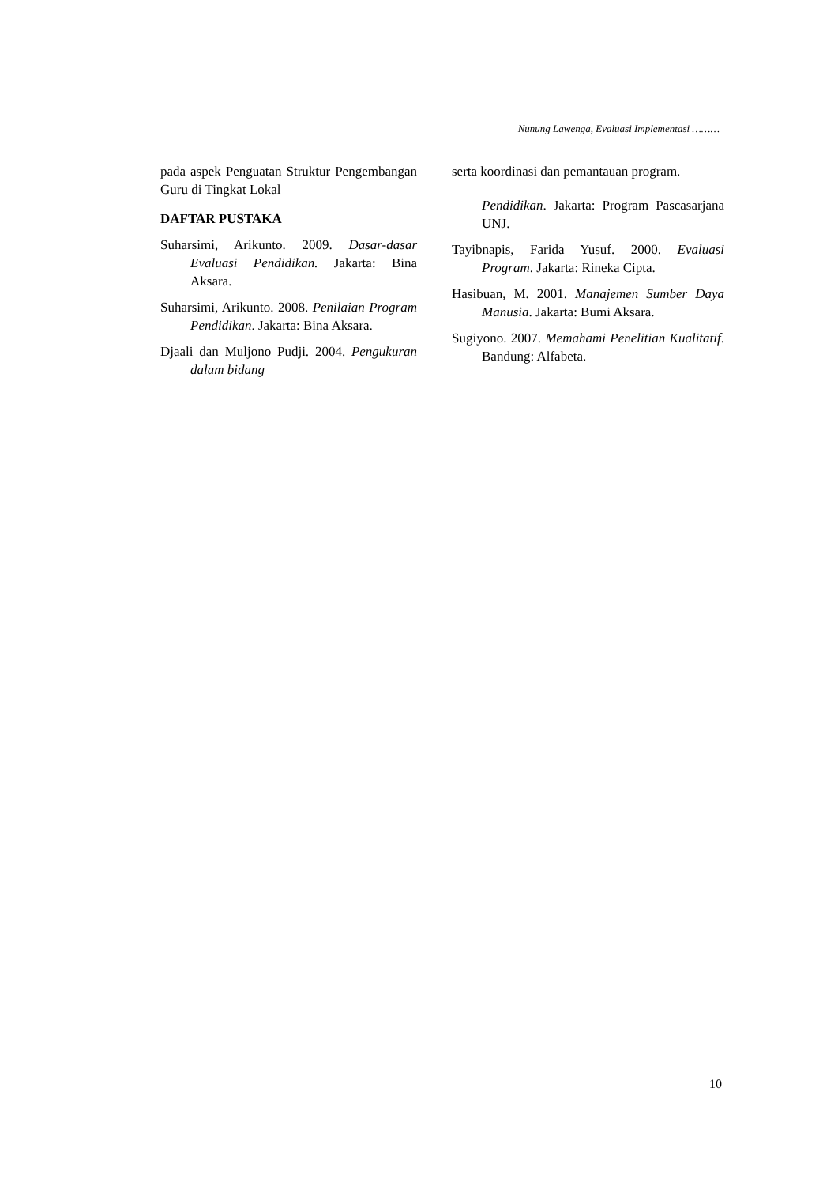Nunung Lawenga, Evaluasi Implementasi ………
pada aspek Penguatan Struktur Pengembangan Guru di Tingkat Lokal
DAFTAR PUSTAKA
Suharsimi, Arikunto. 2009. Dasar-dasar Evaluasi Pendidikan. Jakarta: Bina Aksara.
Suharsimi, Arikunto. 2008. Penilaian Program Pendidikan. Jakarta: Bina Aksara.
Djaali dan Muljono Pudji. 2004. Pengukuran dalam bidang
serta koordinasi dan pemantauan program.
Pendidikan. Jakarta: Program Pascasarjana UNJ.
Tayibnapis, Farida Yusuf. 2000. Evaluasi Program. Jakarta: Rineka Cipta.
Hasibuan, M. 2001. Manajemen Sumber Daya Manusia. Jakarta: Bumi Aksara.
Sugiyono. 2007. Memahami Penelitian Kualitatif. Bandung: Alfabeta.
10